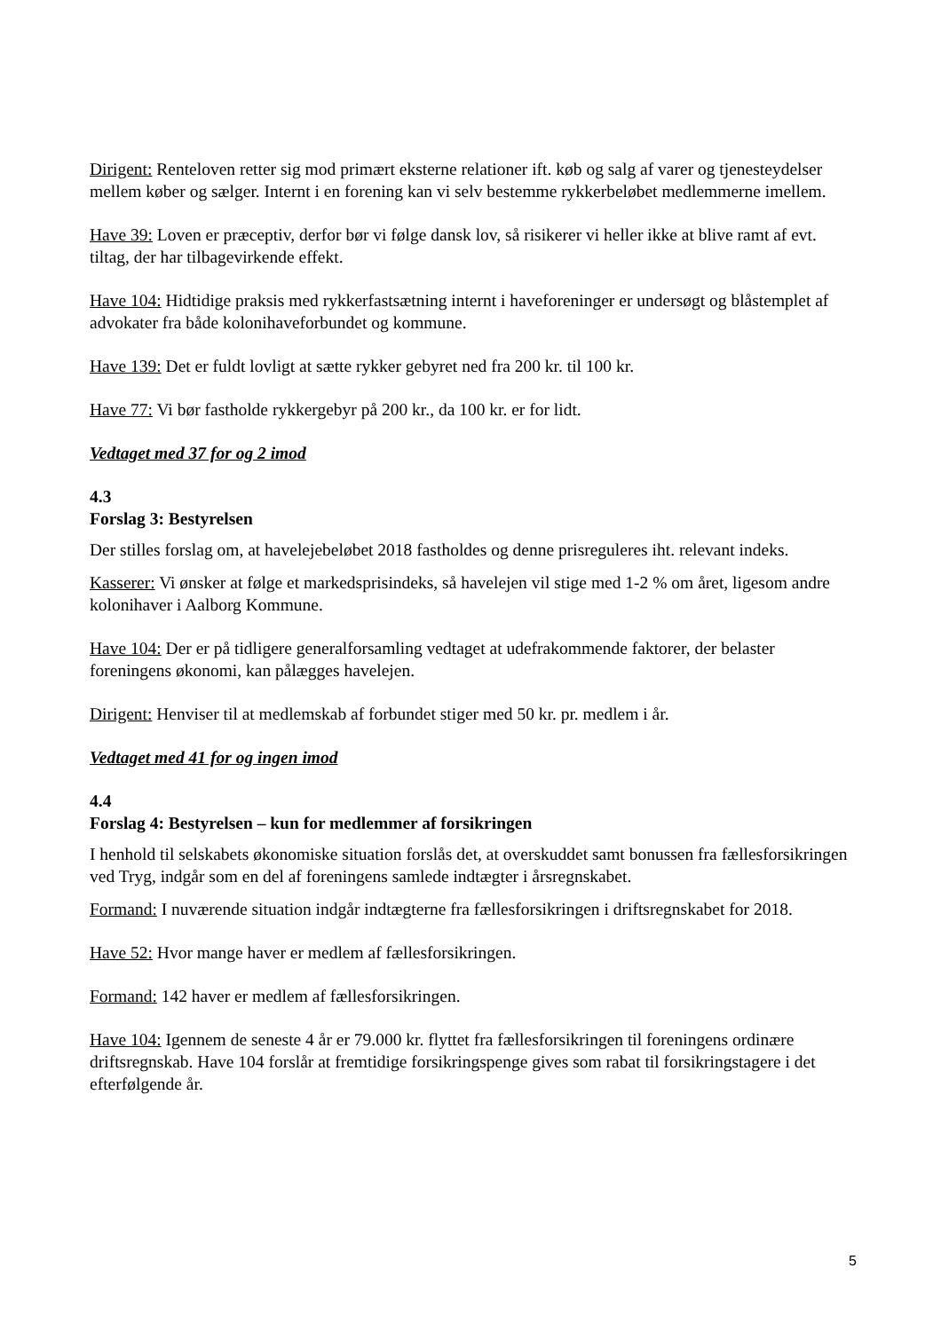Dirigent: Renteloven retter sig mod primært eksterne relationer ift. køb og salg af varer og tjenesteydelser mellem køber og sælger. Internt i en forening kan vi selv bestemme rykkerbeløbet medlemmerne imellem.
Have 39: Loven er præceptiv, derfor bør vi følge dansk lov, så risikerer vi heller ikke at blive ramt af evt. tiltag, der har tilbagevirkende effekt.
Have 104: Hidtidige praksis med rykkerfastsætning internt i haveforeninger er undersøgt og blåstemplet af advokater fra både kolonihaveforbundet og kommune.
Have 139: Det er fuldt lovligt at sætte rykker gebyret ned fra 200 kr. til 100 kr.
Have 77: Vi bør fastholde rykkergebyr på 200 kr., da 100 kr. er for lidt.
Vedtaget med 37 for og 2 imod
4.3
Forslag 3: Bestyrelsen
Der stilles forslag om, at havelejebeløbet 2018 fastholdes og denne prisreguleres iht. relevant indeks.
Kasserer: Vi ønsker at følge et markedsprisindeks, så havelejen vil stige med 1-2 % om året, ligesom andre kolonihaver i Aalborg Kommune.
Have 104: Der er på tidligere generalforsamling vedtaget at udefrakommende faktorer, der belaster foreningens økonomi, kan pålægges havelejen.
Dirigent: Henviser til at medlemskab af forbundet stiger med 50 kr. pr. medlem i år.
Vedtaget med 41 for og ingen imod
4.4
Forslag 4: Bestyrelsen – kun for medlemmer af forsikringen
I henhold til selskabets økonomiske situation forslås det, at overskuddet samt bonussen fra fællesforsikringen ved Tryg, indgår som en del af foreningens samlede indtægter i årsregnskabet.
Formand: I nuværende situation indgår indtægterne fra fællesforsikringen i driftsregnskabet for 2018.
Have 52: Hvor mange haver er medlem af fællesforsikringen.
Formand: 142 haver er medlem af fællesforsikringen.
Have 104: Igennem de seneste 4 år er 79.000 kr. flyttet fra fællesforsikringen til foreningens ordinære driftsregnskab. Have 104 forslår at fremtidige forsikringspenge gives som rabat til forsikringstagere i det efterfølgende år.
5